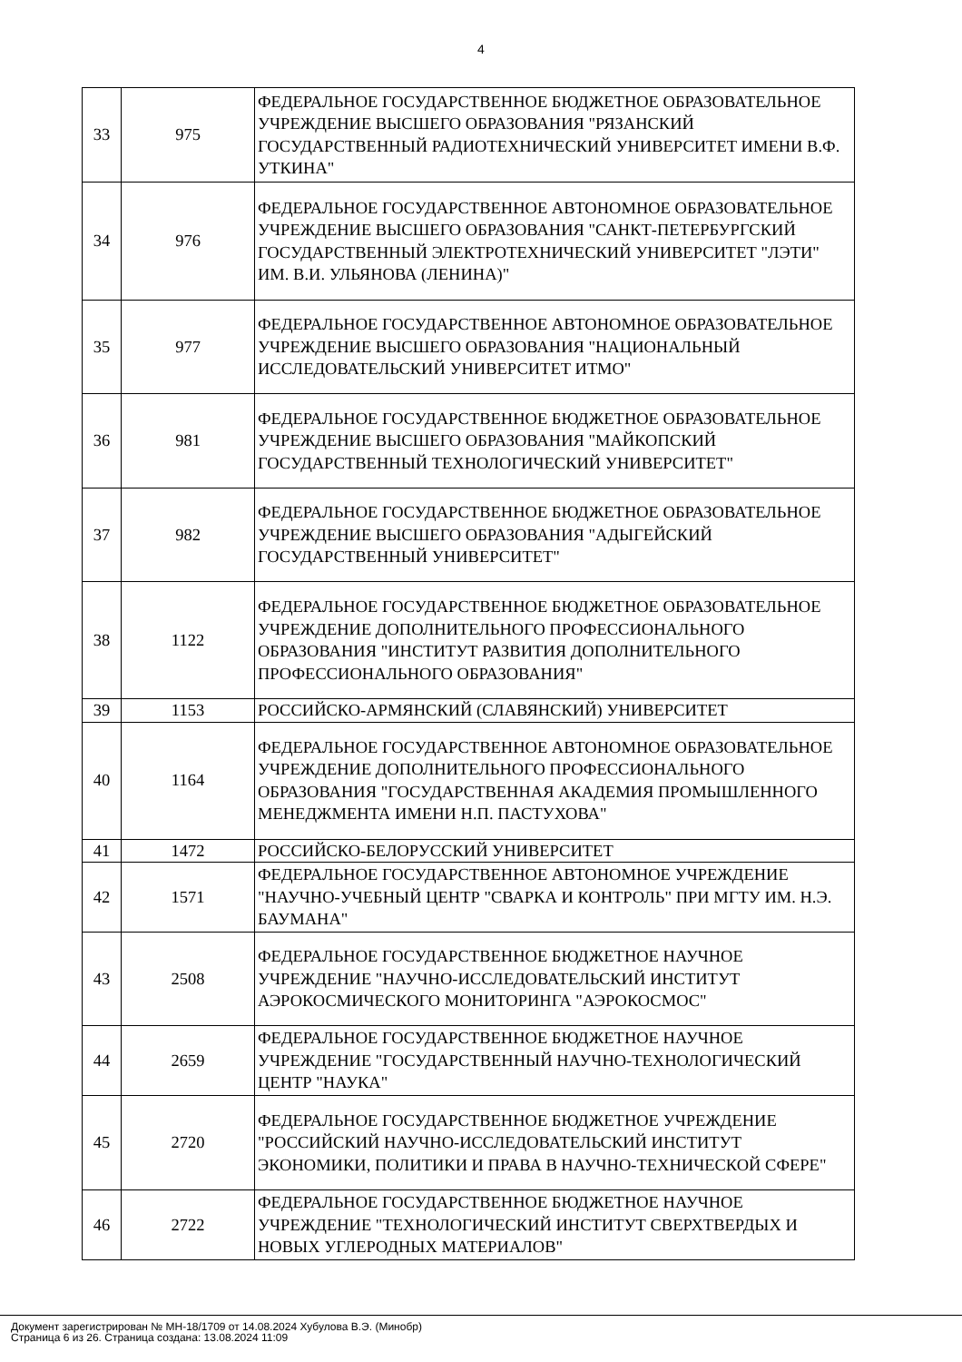4
| 33 | 975 | ФЕДЕРАЛЬНОЕ ГОСУДАРСТВЕННОЕ БЮДЖЕТНОЕ ОБРАЗОВАТЕЛЬНОЕ УЧРЕЖДЕНИЕ ВЫСШЕГО ОБРАЗОВАНИЯ "РЯЗАНСКИЙ ГОСУДАРСТВЕННЫЙ РАДИОТЕХНИЧЕСКИЙ УНИВЕРСИТЕТ ИМЕНИ В.Ф. УТКИНА" |
| 34 | 976 | ФЕДЕРАЛЬНОЕ ГОСУДАРСТВЕННОЕ АВТОНОМНОЕ ОБРАЗОВАТЕЛЬНОЕ УЧРЕЖДЕНИЕ ВЫСШЕГО ОБРАЗОВАНИЯ "САНКТ-ПЕТЕРБУРГСКИЙ ГОСУДАРСТВЕННЫЙ ЭЛЕКТРОТЕХНИЧЕСКИЙ УНИВЕРСИТЕТ "ЛЭТИ" ИМ. В.И. УЛЬЯНОВА (ЛЕНИНА)" |
| 35 | 977 | ФЕДЕРАЛЬНОЕ ГОСУДАРСТВЕННОЕ АВТОНОМНОЕ ОБРАЗОВАТЕЛЬНОЕ УЧРЕЖДЕНИЕ ВЫСШЕГО ОБРАЗОВАНИЯ "НАЦИОНАЛЬНЫЙ ИССЛЕДОВАТЕЛЬСКИЙ УНИВЕРСИТЕТ ИТМО" |
| 36 | 981 | ФЕДЕРАЛЬНОЕ ГОСУДАРСТВЕННОЕ БЮДЖЕТНОЕ ОБРАЗОВАТЕЛЬНОЕ УЧРЕЖДЕНИЕ ВЫСШЕГО ОБРАЗОВАНИЯ "МАЙКОПСКИЙ ГОСУДАРСТВЕННЫЙ ТЕХНОЛОГИЧЕСКИЙ УНИВЕРСИТЕТ" |
| 37 | 982 | ФЕДЕРАЛЬНОЕ ГОСУДАРСТВЕННОЕ БЮДЖЕТНОЕ ОБРАЗОВАТЕЛЬНОЕ УЧРЕЖДЕНИЕ ВЫСШЕГО ОБРАЗОВАНИЯ "АДЫГЕЙСКИЙ ГОСУДАРСТВЕННЫЙ УНИВЕРСИТЕТ" |
| 38 | 1122 | ФЕДЕРАЛЬНОЕ ГОСУДАРСТВЕННОЕ БЮДЖЕТНОЕ ОБРАЗОВАТЕЛЬНОЕ УЧРЕЖДЕНИЕ ДОПОЛНИТЕЛЬНОГО ПРОФЕССИОНАЛЬНОГО ОБРАЗОВАНИЯ "ИНСТИТУТ РАЗВИТИЯ ДОПОЛНИТЕЛЬНОГО ПРОФЕССИОНАЛЬНОГО ОБРАЗОВАНИЯ" |
| 39 | 1153 | РОССИЙСКО-АРМЯНСКИЙ (СЛАВЯНСКИЙ) УНИВЕРСИТЕТ |
| 40 | 1164 | ФЕДЕРАЛЬНОЕ ГОСУДАРСТВЕННОЕ АВТОНОМНОЕ ОБРАЗОВАТЕЛЬНОЕ УЧРЕЖДЕНИЕ ДОПОЛНИТЕЛЬНОГО ПРОФЕССИОНАЛЬНОГО ОБРАЗОВАНИЯ "ГОСУДАРСТВЕННАЯ АКАДЕМИЯ ПРОМЫШЛЕННОГО МЕНЕДЖМЕНТА ИМЕНИ Н.П. ПАСТУХОВА" |
| 41 | 1472 | РОССИЙСКО-БЕЛОРУССКИЙ УНИВЕРСИТЕТ |
| 42 | 1571 | ФЕДЕРАЛЬНОЕ ГОСУДАРСТВЕННОЕ АВТОНОМНОЕ УЧРЕЖДЕНИЕ "НАУЧНО-УЧЕБНЫЙ ЦЕНТР "СВАРКА И КОНТРОЛЬ" ПРИ МГТУ ИМ. Н.Э. БАУМАНА" |
| 43 | 2508 | ФЕДЕРАЛЬНОЕ ГОСУДАРСТВЕННОЕ БЮДЖЕТНОЕ НАУЧНОЕ УЧРЕЖДЕНИЕ "НАУЧНО-ИССЛЕДОВАТЕЛЬСКИЙ ИНСТИТУТ АЭРОКОСМИЧЕСКОГО МОНИТОРИНГА "АЭРОКОСМОС" |
| 44 | 2659 | ФЕДЕРАЛЬНОЕ ГОСУДАРСТВЕННОЕ БЮДЖЕТНОЕ НАУЧНОЕ УЧРЕЖДЕНИЕ "ГОСУДАРСТВЕННЫЙ НАУЧНО-ТЕХНОЛОГИЧЕСКИЙ ЦЕНТР "НАУКА" |
| 45 | 2720 | ФЕДЕРАЛЬНОЕ ГОСУДАРСТВЕННОЕ БЮДЖЕТНОЕ УЧРЕЖДЕНИЕ "РОССИЙСКИЙ НАУЧНО-ИССЛЕДОВАТЕЛЬСКИЙ ИНСТИТУТ ЭКОНОМИКИ, ПОЛИТИКИ И ПРАВА В НАУЧНО-ТЕХНИЧЕСКОЙ СФЕРЕ" |
| 46 | 2722 | ФЕДЕРАЛЬНОЕ ГОСУДАРСТВЕННОЕ БЮДЖЕТНОЕ НАУЧНОЕ УЧРЕЖДЕНИЕ "ТЕХНОЛОГИЧЕСКИЙ ИНСТИТУТ СВЕРХТВЕРДЫХ И НОВЫХ УГЛЕРОДНЫХ МАТЕРИАЛОВ" |
Документ зарегистрирован № МН-18/1709 от 14.08.2024 Хубулова В.Э. (Минобр)
Страница 6 из 26. Страница создана: 13.08.2024 11:09